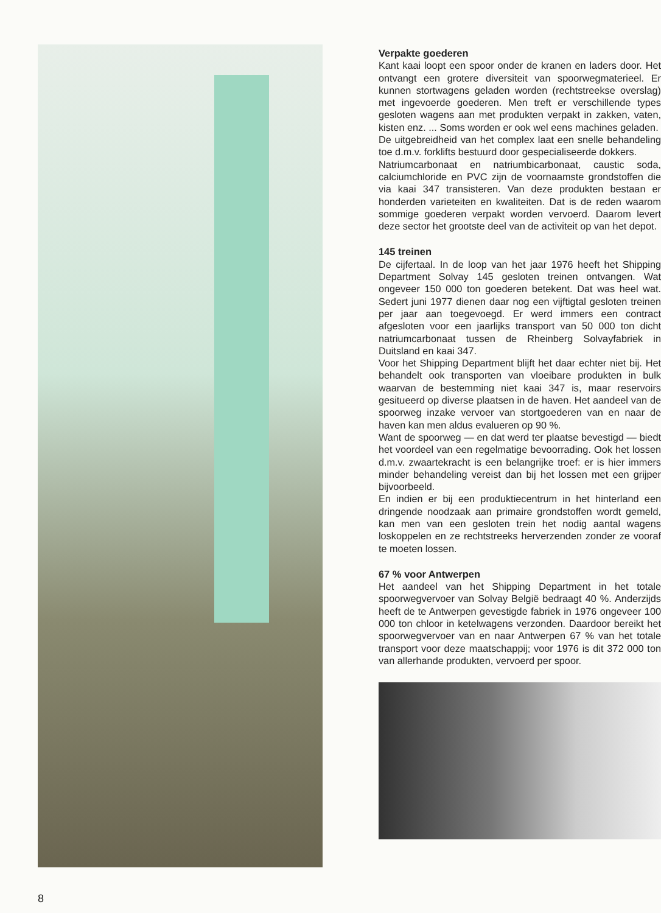Verpakte goederen
Kant kaai loopt een spoor onder de kranen en laders door. Het ontvangt een grotere diversiteit van spoorwegmaterieel. Er kunnen stortwagens geladen worden (rechtstreekse overslag) met ingevoerde goederen. Men treft er verschillende types gesloten wagens aan met produkten verpakt in zakken, vaten, kisten enz. ... Soms worden er ook wel eens machines geladen.
De uitgebreidheid van het complex laat een snelle behandeling toe d.m.v. forklifts bestuurd door gespecialiseerde dokkers.
Natriumcarbonaat en natriumbicarbonaat, caustic soda, calciumchloride en PVC zijn de voornaamste grondstoffen die via kaai 347 transisteren. Van deze produkten bestaan er honderden varieteiten en kwaliteiten. Dat is de reden waarom sommige goederen verpakt worden vervoerd. Daarom levert deze sector het grootste deel van de activiteit op van het depot.
145 treinen
De cijfertaal. In de loop van het jaar 1976 heeft het Shipping Department Solvay 145 gesloten treinen ontvangen. Wat ongeveer 150 000 ton goederen betekent. Dat was heel wat. Sedert juni 1977 dienen daar nog een vijftigtal gesloten treinen per jaar aan toegevoegd. Er werd immers een contract afgesloten voor een jaarlijks transport van 50 000 ton dicht natriumcarbonaat tussen de Rheinberg Solvayfabriek in Duitsland en kaai 347.
Voor het Shipping Department blijft het daar echter niet bij. Het behandelt ook transporten van vloeibare produkten in bulk waarvan de bestemming niet kaai 347 is, maar reservoirs gesitueerd op diverse plaatsen in de haven. Het aandeel van de spoorweg inzake vervoer van stortgoederen van en naar de haven kan men aldus evalueren op 90 %.
Want de spoorweg — en dat werd ter plaatse bevestigd — biedt het voordeel van een regelmatige bevoorrading. Ook het lossen d.m.v. zwaartekracht is een belangrijke troef: er is hier immers minder behandeling vereist dan bij het lossen met een grijper bijvoorbeeld.
En indien er bij een produktiecentrum in het hinterland een dringende noodzaak aan primaire grondstoffen wordt gemeld, kan men van een gesloten trein het nodig aantal wagens loskoppelen en ze rechtstreeks herverzenden zonder ze vooraf te moeten lossen.
67 % voor Antwerpen
Het aandeel van het Shipping Department in het totale spoorwegvervoer van Solvay België bedraagt 40 %. Anderzijds heeft de te Antwerpen gevestigde fabriek in 1976 ongeveer 100 000 ton chloor in ketelwagens verzonden. Daardoor bereikt het spoorwegvervoer van en naar Antwerpen 67 % van het totale transport voor deze maatschappij; voor 1976 is dit 372 000 ton van allerhande produkten, vervoerd per spoor.
8